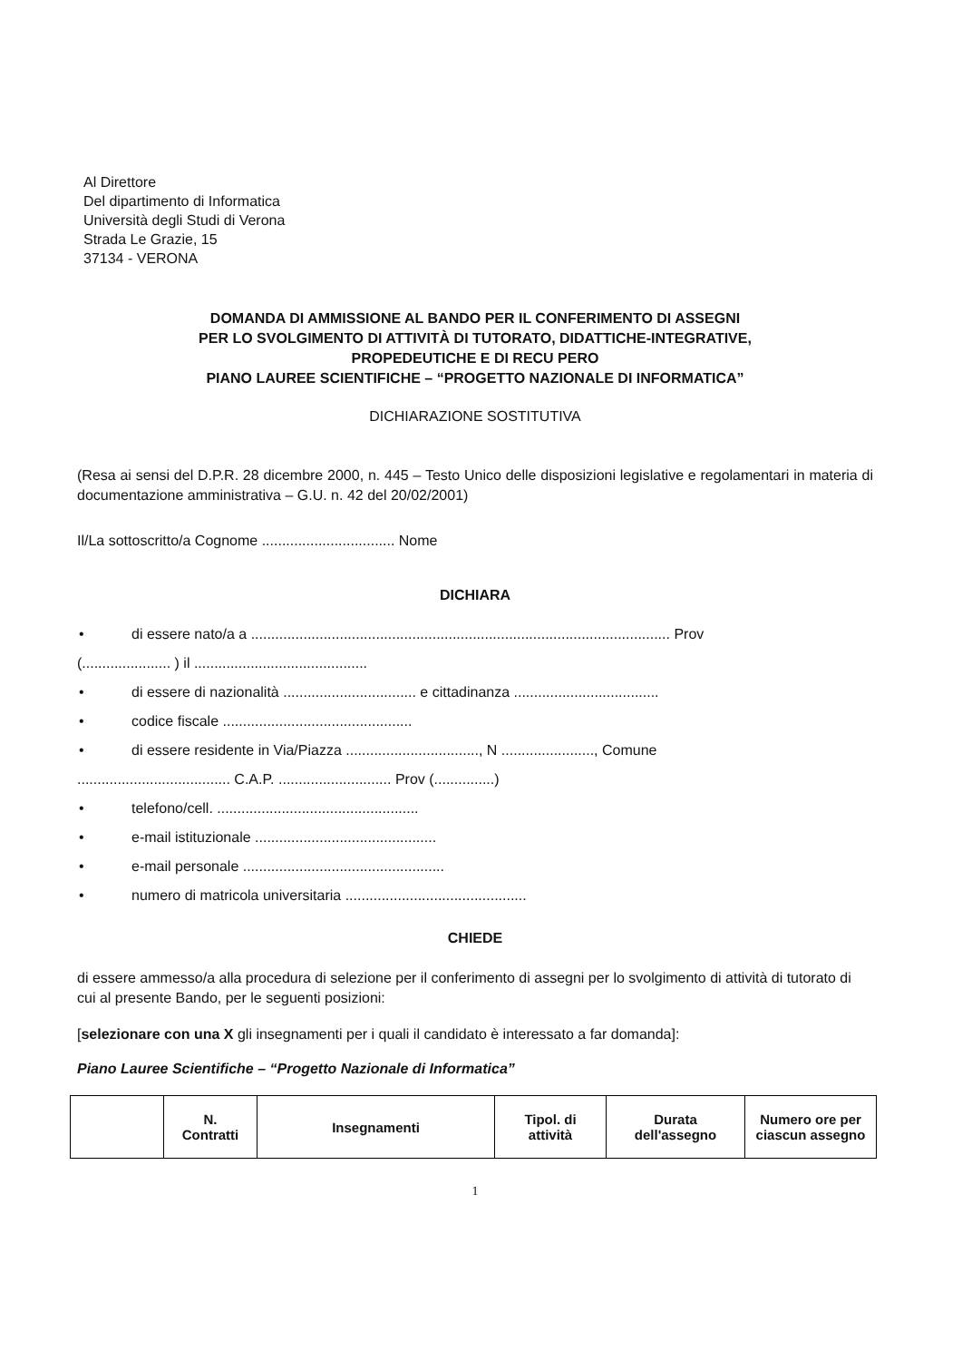Al Direttore
Del dipartimento di Informatica
Università degli Studi di Verona
Strada Le Grazie, 15
37134 - VERONA
DOMANDA DI AMMISSIONE AL BANDO PER IL CONFERIMENTO DI ASSEGNI
PER LO SVOLGIMENTO DI ATTIVITÀ DI TUTORATO, DIDATTICHE-INTEGRATIVE,
PROPEDEUTICHE E DI RECU PERO
PIANO LAUREE SCIENTIFICHE – “PROGETTO NAZIONALE DI INFORMATICA”
DICHIARAZIONE SOSTITUTIVA
(Resa ai sensi del D.P.R. 28 dicembre 2000, n. 445 – Testo Unico delle disposizioni legislative e regolamentari in materia di documentazione amministrativa – G.U. n. 42 del 20/02/2001)
Il/La sottoscritto/a Cognome ................................. Nome
DICHIARA
• di essere nato/a a ........................................................................................................ Prov
(...................... ) il ...........................................
• di essere di nazionalità ................................. e cittadinanza ....................................
• codice fiscale ...............................................
• di essere residente in Via/Piazza ................................., N ......................., Comune
...................................... C.A.P. ............................ Prov (...............)
• telefono/cell. ..................................................
• e-mail istituzionale .............................................
• e-mail personale ..................................................
• numero di matricola universitaria .............................................
CHIEDE
di essere ammesso/a alla procedura di selezione per il conferimento di assegni per lo svolgimento di attività di tutorato di cui al presente Bando, per le seguenti posizioni:
[selezionare con una X gli insegnamenti per i quali il candidato è interessato a far domanda]:
Piano Lauree Scientifiche – “Progetto Nazionale di Informatica”
| | N. Contratti | Insegnamenti | Tipol. di attività | Durata dell'assegno | Numero ore per ciascun assegno |
| --- | --- | --- | --- | --- | --- |
1